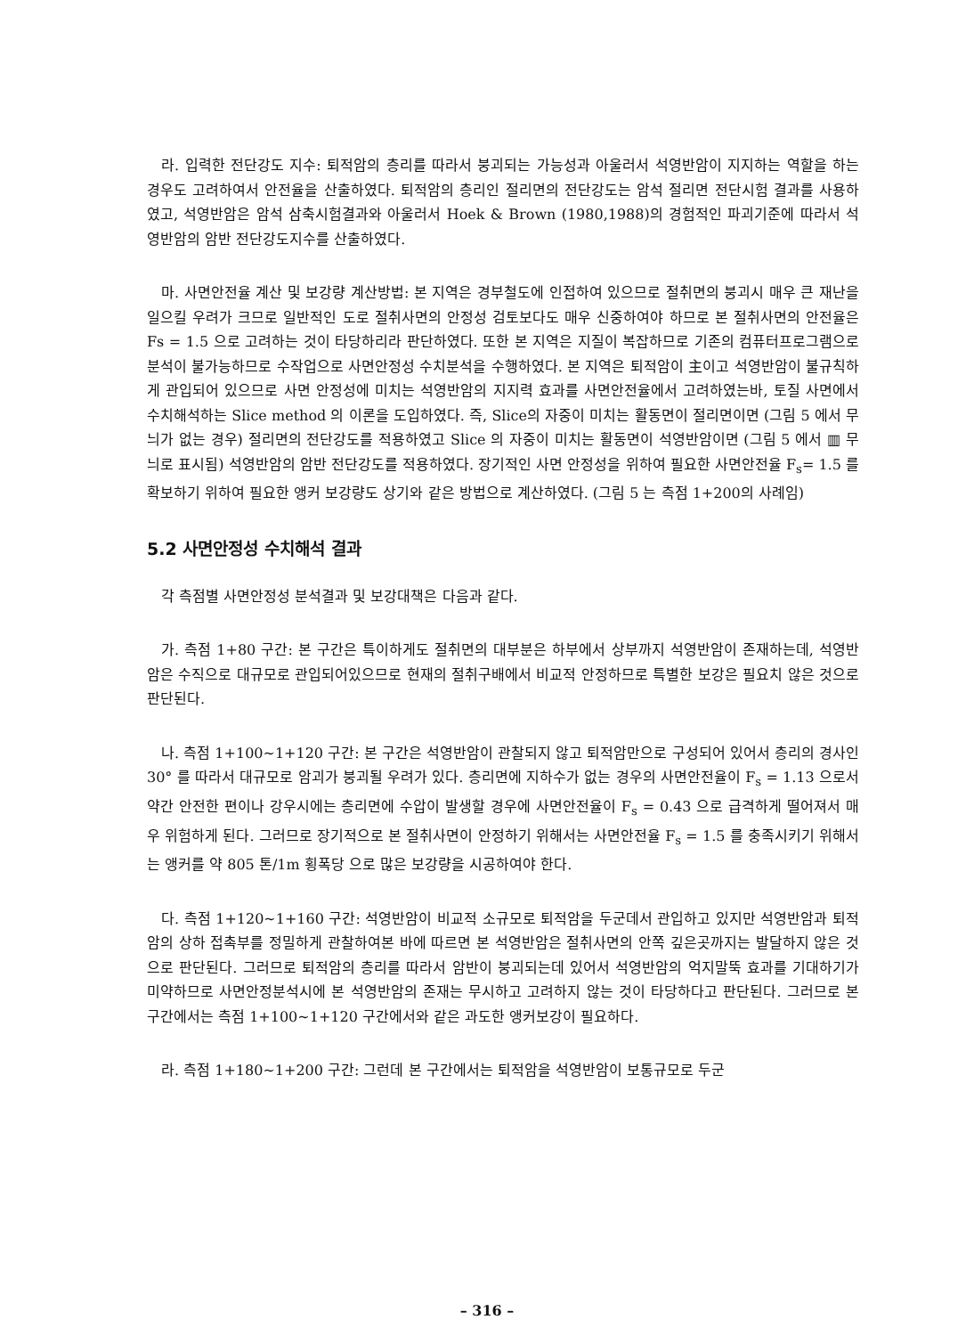라. 입력한 전단강도 지수: 퇴적암의 층리를 따라서 붕괴되는 가능성과 아울러서 석영반암이 지지하는 역할을 하는 경우도 고려하여서 안전율을 산출하였다. 퇴적암의 층리인 절리면의 전단강도는 암석 절리면 전단시험 결과를 사용하였고, 석영반암은 암석 삼축시험결과와 아울러서 Hoek & Brown (1980,1988)의 경험적인 파괴기준에 따라서 석영반암의 암반 전단강도지수를 산출하였다.
마. 사면안전율 계산 및 보강량 계산방법: 본 지역은 경부철도에 인접하여 있으므로 절취면의 붕괴시 매우 큰 재난을 일으킬 우려가 크므로 일반적인 도로 절취사면의 안정성 검토보다도 매우 신중하여야 하므로 본 절취사면의 안전율은 Fs = 1.5 으로 고려하는 것이 타당하리라 판단하였다. 또한 본 지역은 지질이 복잡하므로 기존의 컴퓨터프로그램으로 분석이 불가능하므로 수작업으로 사면안정성 수치분석을 수행하였다. 본 지역은 퇴적암이 主이고 석영반암이 불규칙하게 관입되어 있으므로 사면 안정성에 미치는 석영반암의 지지력 효과를 사면안전율에서 고려하였는바, 토질 사면에서 수치해석하는 Slice method 의 이론을 도입하였다. 즉, Slice의 자중이 미치는 활동면이 절리면이면 (그림 5 에서 무늬가 없는 경우) 절리면의 전단강도를 적용하였고 Slice 의 자중이 미치는 활동면이 석영반암이면 (그림 5 에서 ▥ 무늬로 표시됨) 석영반암의 암반 전단강도를 적용하였다. 장기적인 사면 안정성을 위하여 필요한 사면안전율 F<sub>s</sub>= 1.5 를 확보하기 위하여 필요한 앵커 보강량도 상기와 같은 방법으로 계산하였다. (그림 5 는 측점 1+200의 사례임)
5.2 사면안정성 수치해석 결과
각 측점별 사면안정성 분석결과 및 보강대책은 다음과 같다.
가. 측점 1+80 구간: 본 구간은 특이하게도 절취면의 대부분은 하부에서 상부까지 석영반암이 존재하는데, 석영반암은 수직으로 대규모로 관입되어있으므로 현재의 절취구배에서 비교적 안정하므로 특별한 보강은 필요치 않은 것으로 판단된다.
나. 측점 1+100~1+120 구간: 본 구간은 석영반암이 관찰되지 않고 퇴적암만으로 구성되어 있어서 층리의 경사인 30° 를 따라서 대규모로 암괴가 붕괴될 우려가 있다. 층리면에 지하수가 없는 경우의 사면안전율이 F<sub>s</sub> = 1.13 으로서 약간 안전한 편이나 강우시에는 층리면에 수압이 발생할 경우에 사면안전율이 F<sub>s</sub> = 0.43 으로 급격하게 떨어져서 매우 위험하게 된다. 그러므로 장기적으로 본 절취사면이 안정하기 위해서는 사면안전율 F<sub>s</sub> = 1.5 를 충족시키기 위해서는 앵커를 약 805 톤/1m 횡폭당 으로 많은 보강량을 시공하여야 한다.
다. 측점 1+120~1+160 구간: 석영반암이 비교적 소규모로 퇴적암을 두군데서 관입하고 있지만 석영반암과 퇴적암의 상하 접촉부를 정밀하게 관찰하여본 바에 따르면 본 석영반암은 절취사면의 안쪽 깊은곳까지는 발달하지 않은 것으로 판단된다. 그러므로 퇴적암의 층리를 따라서 암반이 붕괴되는데 있어서 석영반암의 억지말뚝 효과를 기대하기가 미약하므로 사면안정분석시에 본 석영반암의 존재는 무시하고 고려하지 않는 것이 타당하다고 판단된다. 그러므로 본 구간에서는 측점 1+100~1+120 구간에서와 같은 과도한 앵커보강이 필요하다.
라. 측점 1+180~1+200 구간: 그런데 본 구간에서는 퇴적암을 석영반암이 보통규모로 두군
– 316 –